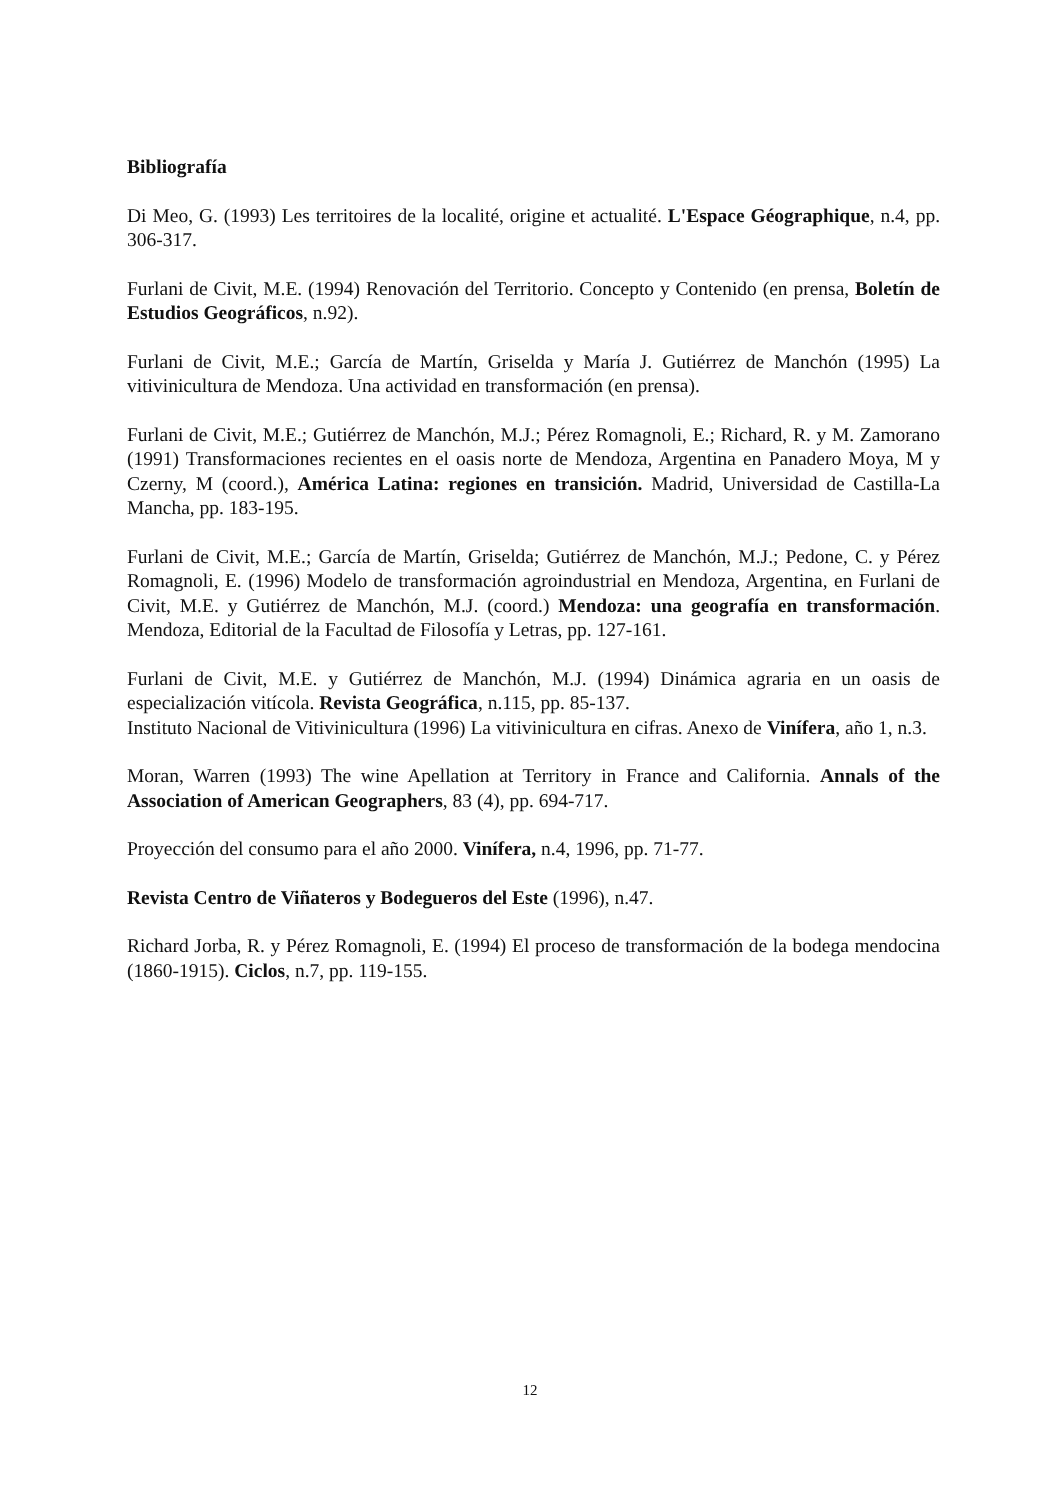Bibliografía
Di Meo, G. (1993) Les territoires de la localité, origine et actualité. L'Espace Géographique, n.4, pp. 306-317.
Furlani de Civit, M.E. (1994) Renovación del Territorio. Concepto y Contenido (en prensa, Boletín de Estudios Geográficos, n.92).
Furlani de Civit, M.E.; García de Martín, Griselda y María J. Gutiérrez de Manchón (1995) La vitivinicultura de Mendoza. Una actividad en transformación (en prensa).
Furlani de Civit, M.E.; Gutiérrez de Manchón, M.J.; Pérez Romagnoli, E.; Richard, R. y M. Zamorano (1991) Transformaciones recientes en el oasis norte de Mendoza, Argentina en Panadero Moya, M y Czerny, M (coord.), América Latina: regiones en transición. Madrid, Universidad de Castilla-La Mancha, pp. 183-195.
Furlani de Civit, M.E.; García de Martín, Griselda; Gutiérrez de Manchón, M.J.; Pedone, C. y Pérez Romagnoli, E. (1996) Modelo de transformación agroindustrial en Mendoza, Argentina, en Furlani de Civit, M.E. y Gutiérrez de Manchón, M.J. (coord.) Mendoza: una geografía en transformación. Mendoza, Editorial de la Facultad de Filosofía y Letras, pp. 127-161.
Furlani de Civit, M.E. y Gutiérrez de Manchón, M.J. (1994) Dinámica agraria en un oasis de especialización vitícola. Revista Geográfica, n.115, pp. 85-137.
Instituto Nacional de Vitivinicultura (1996) La vitivinicultura en cifras. Anexo de Vinífera, año 1, n.3.
Moran, Warren (1993) The wine Apellation at Territory in France and California. Annals of the Association of American Geographers, 83 (4), pp. 694-717.
Proyección del consumo para el año 2000. Vinífera, n.4, 1996, pp. 71-77.
Revista Centro de Viñateros y Bodegueros del Este (1996), n.47.
Richard Jorba, R. y Pérez Romagnoli, E. (1994) El proceso de transformación de la bodega mendocina (1860-1915). Ciclos, n.7, pp. 119-155.
12